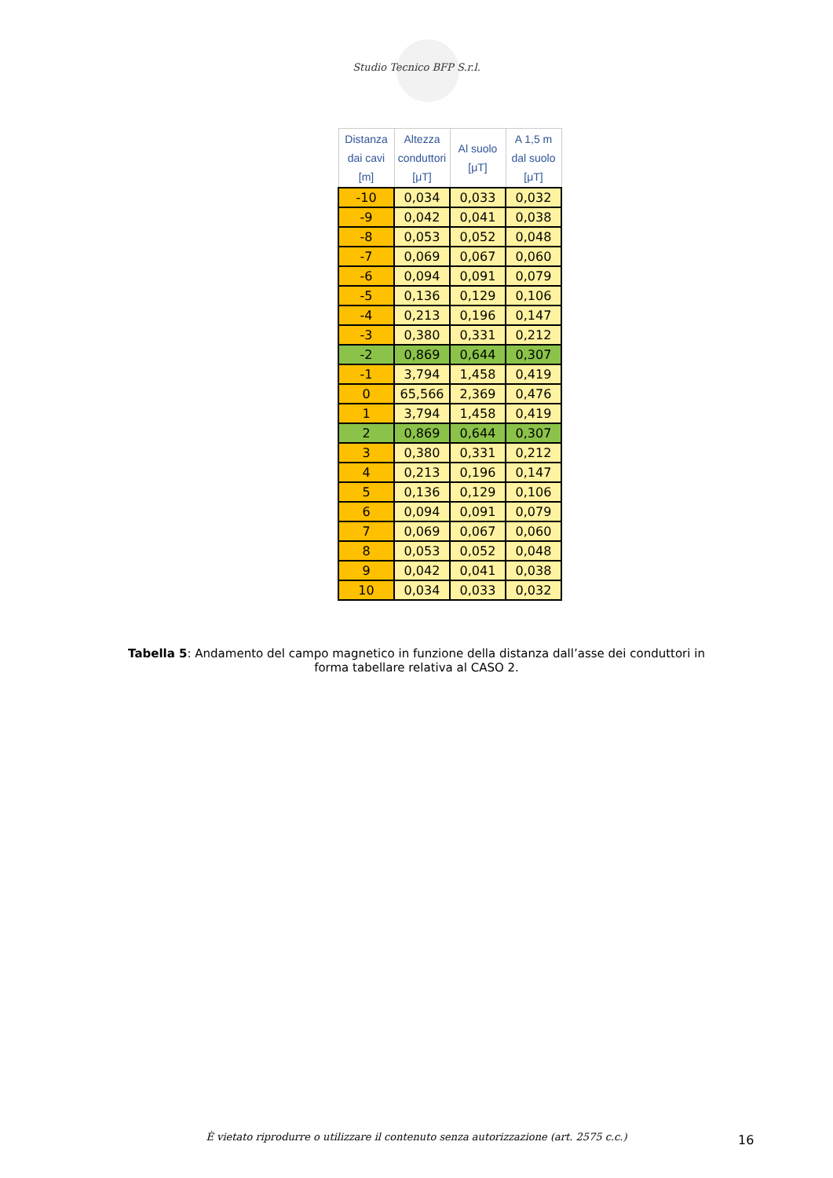Studio Tecnico BFP S.r.l.
| Distanza dai cavi [m] | Altezza conduttori [μT] | Al suolo [μT] | A 1,5 m dal suolo [μT] |
| --- | --- | --- | --- |
| -10 | 0,034 | 0,033 | 0,032 |
| -9 | 0,042 | 0,041 | 0,038 |
| -8 | 0,053 | 0,052 | 0,048 |
| -7 | 0,069 | 0,067 | 0,060 |
| -6 | 0,094 | 0,091 | 0,079 |
| -5 | 0,136 | 0,129 | 0,106 |
| -4 | 0,213 | 0,196 | 0,147 |
| -3 | 0,380 | 0,331 | 0,212 |
| -2 | 0,869 | 0,644 | 0,307 |
| -1 | 3,794 | 1,458 | 0,419 |
| 0 | 65,566 | 2,369 | 0,476 |
| 1 | 3,794 | 1,458 | 0,419 |
| 2 | 0,869 | 0,644 | 0,307 |
| 3 | 0,380 | 0,331 | 0,212 |
| 4 | 0,213 | 0,196 | 0,147 |
| 5 | 0,136 | 0,129 | 0,106 |
| 6 | 0,094 | 0,091 | 0,079 |
| 7 | 0,069 | 0,067 | 0,060 |
| 8 | 0,053 | 0,052 | 0,048 |
| 9 | 0,042 | 0,041 | 0,038 |
| 10 | 0,034 | 0,033 | 0,032 |
Tabella 5: Andamento del campo magnetico in funzione della distanza dall’asse dei conduttori in forma tabellare relativa al CASO 2.
È vietato riprodurre o utilizzare il contenuto senza autorizzazione (art. 2575 c.c.) 16